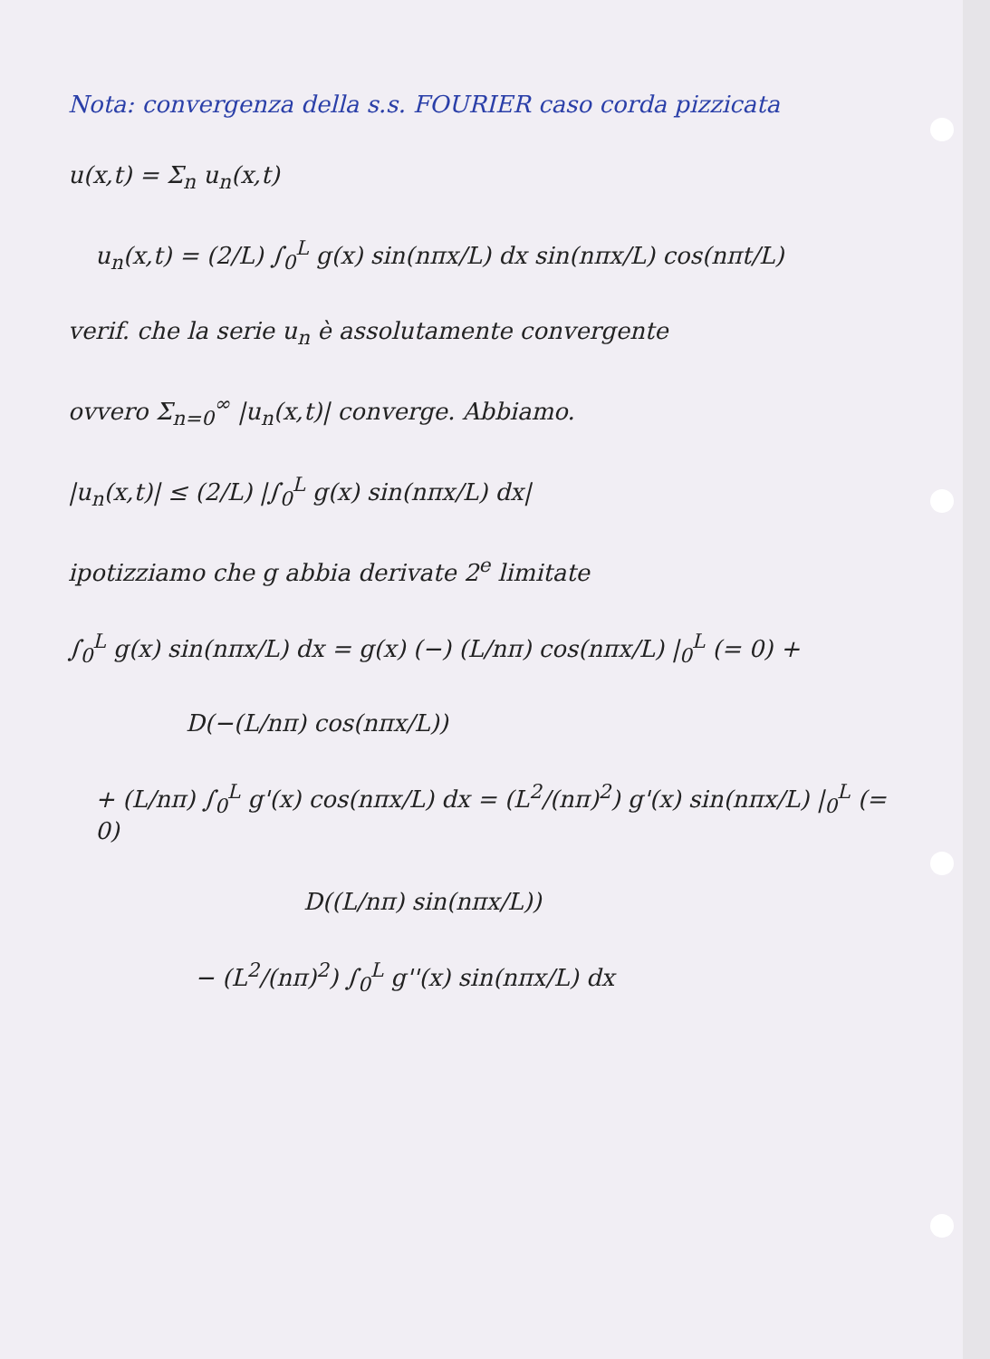Nota: convergenza della s.s. FOURIER caso corda pizzicata
u(x,t) = Σ<sub>n</sub> u<sub>n</sub>(x,t)
u<sub>n</sub>(x,t) = (2/L) ∫<sub>0</sub><sup>L</sup> g(x) sin(nπx/L) dx sin(nπx/L) cos(nπt/L)
verif. che la serie u<sub>n</sub> è assolutamente convergente
ovvero Σ<sub>n=0</sub><sup>∞</sup> |u<sub>n</sub>(x,t)| converge. Abbiamo.
|u<sub>n</sub>(x,t)| ≤ (2/L) |∫<sub>0</sub><sup>L</sup> g(x) sin(nπx/L) dx|
ipotizziamo che g abbia derivate 2<sup>e</sup> limitate
∫<sub>0</sub><sup>L</sup> g(x) sin(nπx/L) dx = g(x) (−) (L/nπ) cos(nπx/L) |<sub>0</sub><sup>L</sup> (= 0) +
D(−(L/nπ) cos(nπx/L))
+ (L/nπ) ∫<sub>0</sub><sup>L</sup> g'(x) cos(nπx/L) dx = (L<sup>2</sup>/(nπ)<sup>2</sup>) g'(x) sin(nπx/L) |<sub>0</sub><sup>L</sup> (= 0)
D((L/nπ) sin(nπx/L))
− (L<sup>2</sup>/(nπ)<sup>2</sup>) ∫<sub>0</sub><sup>L</sup> g''(x) sin(nπx/L) dx